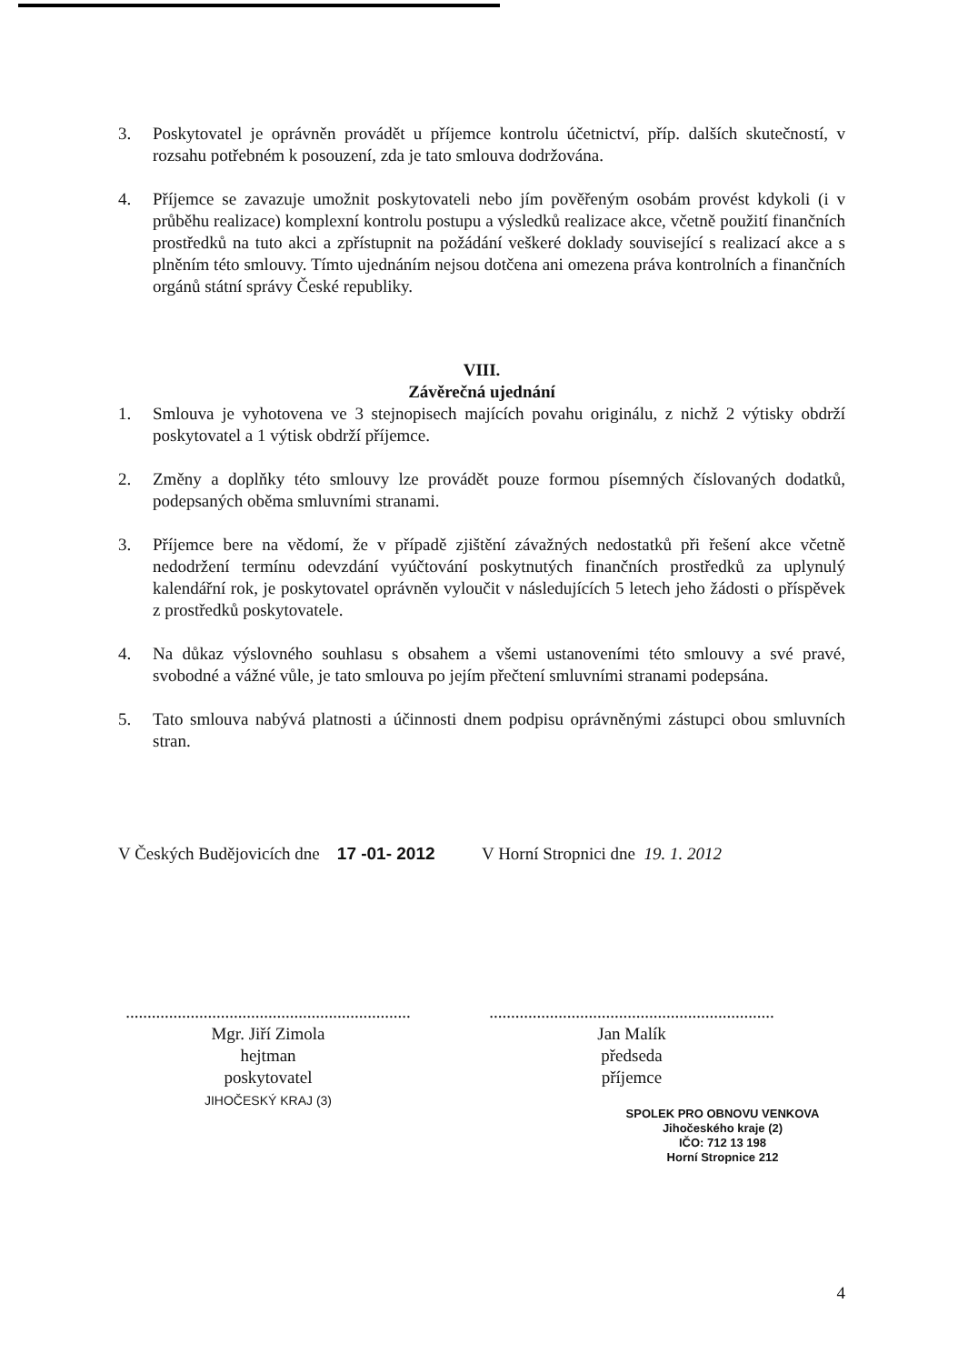3. Poskytovatel je oprávněn provádět u příjemce kontrolu účetnictví, příp. dalších skutečností, v rozsahu potřebném k posouzení, zda je tato smlouva dodržována.
4. Příjemce se zavazuje umožnit poskytovateli nebo jím pověřeným osobám provést kdykoli (i v průběhu realizace) komplexní kontrolu postupu a výsledků realizace akce, včetně použití finančních prostředků na tuto akci a zpřístupnit na požádání veškeré doklady související s realizací akce a s plněním této smlouvy. Tímto ujednáním nejsou dotčena ani omezena práva kontrolních a finančních orgánů státní správy České republiky.
VIII.
Závěrečná ujednání
1. Smlouva je vyhotovena ve 3 stejnopisech majících povahu originálu, z nichž 2 výtisky obdrží poskytovatel a 1 výtisk obdrží příjemce.
2. Změny a doplňky této smlouvy lze provádět pouze formou písemných číslovaných dodatků, podepsaných oběma smluvními stranami.
3. Příjemce bere na vědomí, že v případě zjištění závažných nedostatků při řešení akce včetně nedodržení termínu odevzdání vyúčtování poskytnutých finančních prostředků za uplynulý kalendářní rok, je poskytovatel oprávněn vyloučit v následujících 5 letech jeho žádosti o příspěvek z prostředků poskytovatele.
4. Na důkaz výslovného souhlasu s obsahem a všemi ustanoveními této smlouvy a své pravé, svobodné a vážné vůle, je tato smlouva po jejím přečtení smluvními stranami podepsána.
5. Tato smlouva nabývá platnosti a účinnosti dnem podpisu oprávněnými zástupci obou smluvních stran.
V Českých Budějovicích dne 17 -01- 2012
V Horní Stropnici dne 19. 1. 2012
..................................................................
Mgr. Jiří Zimola
hejtman
poskytovatel
JIHOČESKÝ KRAJ (3)
..................................................................
Jan Malík
předseda
příjemce
SPOLEK PRO OBNOVU VENKOVA
Jihočeského kraje (2)
IČO: 712 13 198
Horní Stropnice 212
4